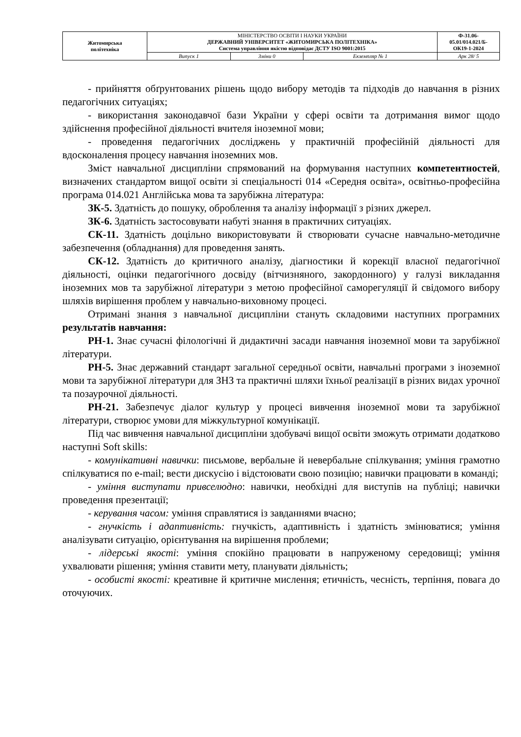| Житомирська політехніка | МІНІСТЕРСТВО ОСВІТИ І НАУКИ УКРАЇНИ ДЕРЖАВНИЙ УНІВЕРСИТЕТ «ЖИТОМИРСЬКА ПОЛІТЕХНІКА» Система управління якістю відповідає ДСТУ ISO 9001:2015 | | | Ф-31.06- 05.01/014.021/Б- ОК19-1-2024 |
| | Випуск 1 | Зміни 0 | Екземпляр № 1 | Арк 28/ 5 |
- прийняття обґрунтованих рішень щодо вибору методів та підходів до навчання в різних педагогічних ситуаціях;
- використання законодавчої бази України у сфері освіти та дотримання вимог щодо здійснення професійної діяльності вчителя іноземної мови;
- проведення педагогічних досліджень у практичній професійній діяльності для вдосконалення процесу навчання іноземних мов.
Зміст навчальної дисципліни спрямований на формування наступних компетентностей, визначених стандартом вищої освіти зі спеціальності 014 «Середня освіта», освітньо-професійна програма 014.021 Англійська мова та зарубіжна література:
ЗК-5. Здатність до пошуку, оброблення та аналізу інформації з різних джерел.
ЗК-6. Здатність застосовувати набуті знання в практичних ситуаціях.
СК-11. Здатність доцільно використовувати й створювати сучасне навчально-методичне забезпечення (обладнання) для проведення занять.
СК-12. Здатність до критичного аналізу, діагностики й корекції власної педагогічної діяльності, оцінки педагогічного досвіду (вітчизняного, закордонного) у галузі викладання іноземних мов та зарубіжної літератури з метою професійної саморегуляції й свідомого вибору шляхів вирішення проблем у навчально-виховному процесі.
Отримані знання з навчальної дисципліни стануть складовими наступних програмних результатів навчання:
РН-1. Знає сучасні філологічні й дидактичні засади навчання іноземної мови та зарубіжної літератури.
РН-5. Знає державний стандарт загальної середньої освіти, навчальні програми з іноземної мови та зарубіжної літератури для ЗНЗ та практичні шляхи їхньої реалізації в різних видах урочної та позаурочної діяльності.
РН-21. Забезпечує діалог культур у процесі вивчення іноземної мови та зарубіжної літератури, створює умови для міжкультурної комунікації.
Під час вивчення навчальної дисципліни здобувачі вищої освіти зможуть отримати додатково наступні Soft skills:
- комунікативні навички: письмове, вербальне й невербальне спілкування; уміння грамотно спілкуватися по e-mail; вести дискусію і відстоювати свою позицію; навички працювати в команді;
- уміння виступати привселюдно: навички, необхідні для виступів на публіці; навички проведення презентації;
- керування часом: уміння справлятися із завданнями вчасно;
- гнучкість і адаптивність: гнучкість, адаптивність і здатність змінюватися; уміння аналізувати ситуацію, орієнтування на вирішення проблеми;
- лідерські якості: уміння спокійно працювати в напруженому середовищі; уміння ухвалювати рішення; уміння ставити мету, планувати діяльність;
- особисті якості: креативне й критичне мислення; етичність, чесність, терпіння, повага до оточуючих.